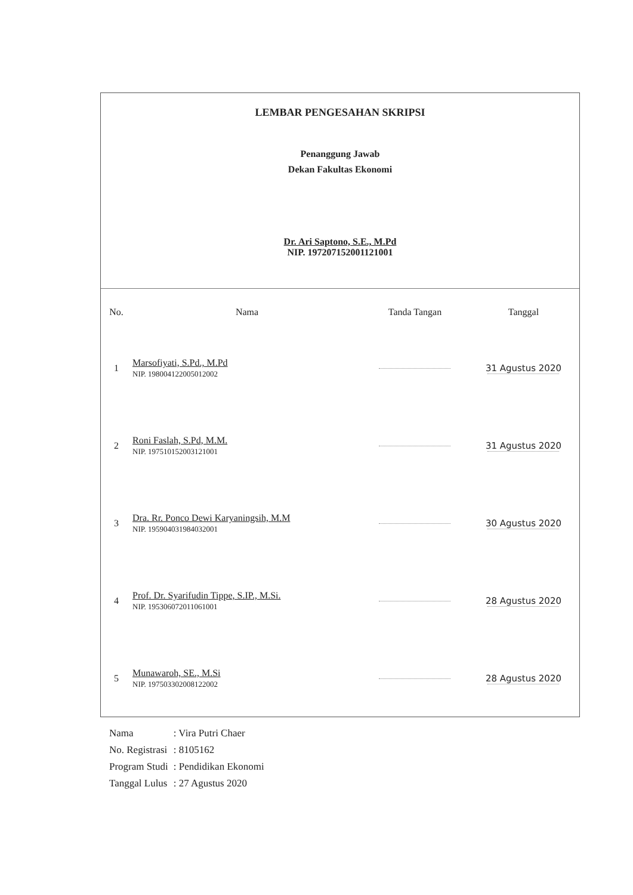LEMBAR PENGESAHAN SKRIPSI
Penanggung Jawab
Dekan Fakultas Ekonomi
Dr. Ari Saptono, S.E., M.Pd
NIP. 197207152001121001
| No. | Nama | Tanda Tangan | Tanggal |
| --- | --- | --- | --- |
| 1 | Marsofiyati, S.Pd., M.Pd NIP. 198004122005012002 | | 31 Agustus 2020 |
| 2 | Roni Faslah, S.Pd, M.M. NIP. 197510152003121001 | | 31 Agustus 2020 |
| 3 | Dra. Rr. Ponco Dewi Karyaningsih, M.M NIP. 195904031984032001 | | 30 Agustus 2020 |
| 4 | Prof. Dr. Syarifudin Tippe, S.IP., M.Si. NIP. 195306072011061001 | | 28 Agustus 2020 |
| 5 | Munawaroh, SE., M.Si NIP. 197503302008122002 | | 28 Agustus 2020 |
| Nama | : Vira Putri Chaer |
| No. Registrasi | : 8105162 |
| Program Studi | : Pendidikan Ekonomi |
| Tanggal Lulus | : 27 Agustus 2020 |